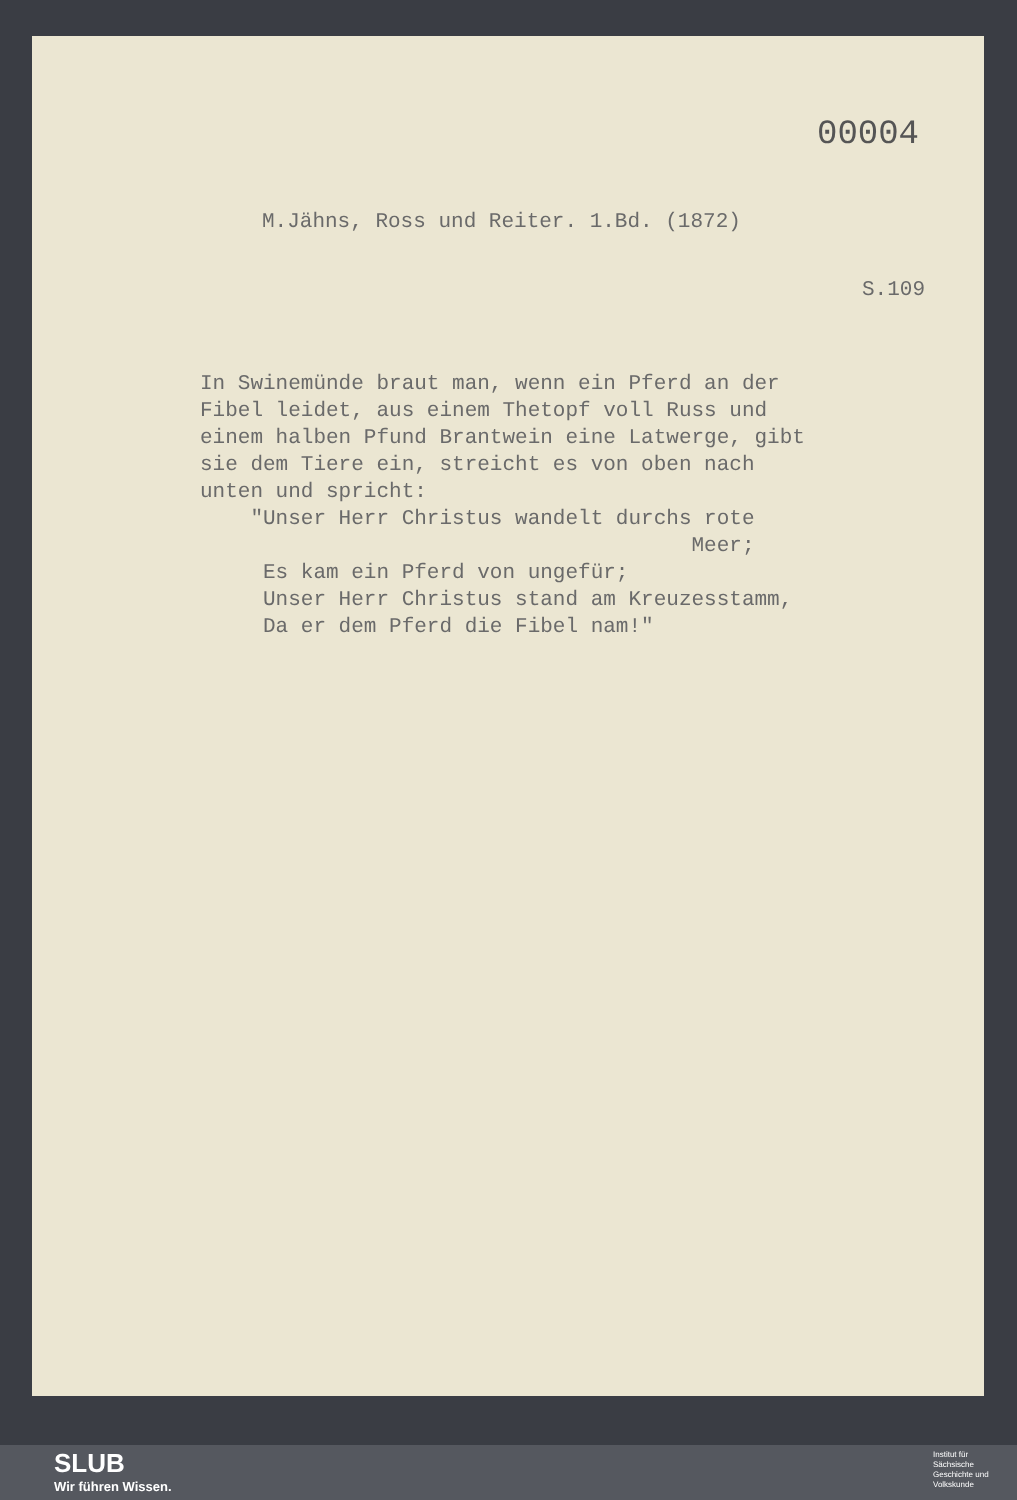00004
M.Jähns, Ross und Reiter. 1.Bd. (1872)
S.109
In Swinemünde braut man, wenn ein Pferd an der Fibel leidet, aus einem Thetopf voll Russ und einem halben Pfund Brantwein eine Latwerge, gibt sie dem Tiere ein, streicht es von oben nach unten und spricht: "Unser Herr Christus wandelt durchs rote Meer; Es kam ein Pferd von ungefür; Unser Herr Christus stand am Kreuzesstamm, Da er dem Pferd die Fibel nam!"
SLUB
Wir führen Wissen.
Institut für
Sächsische
Geschichte und
Volkskunde